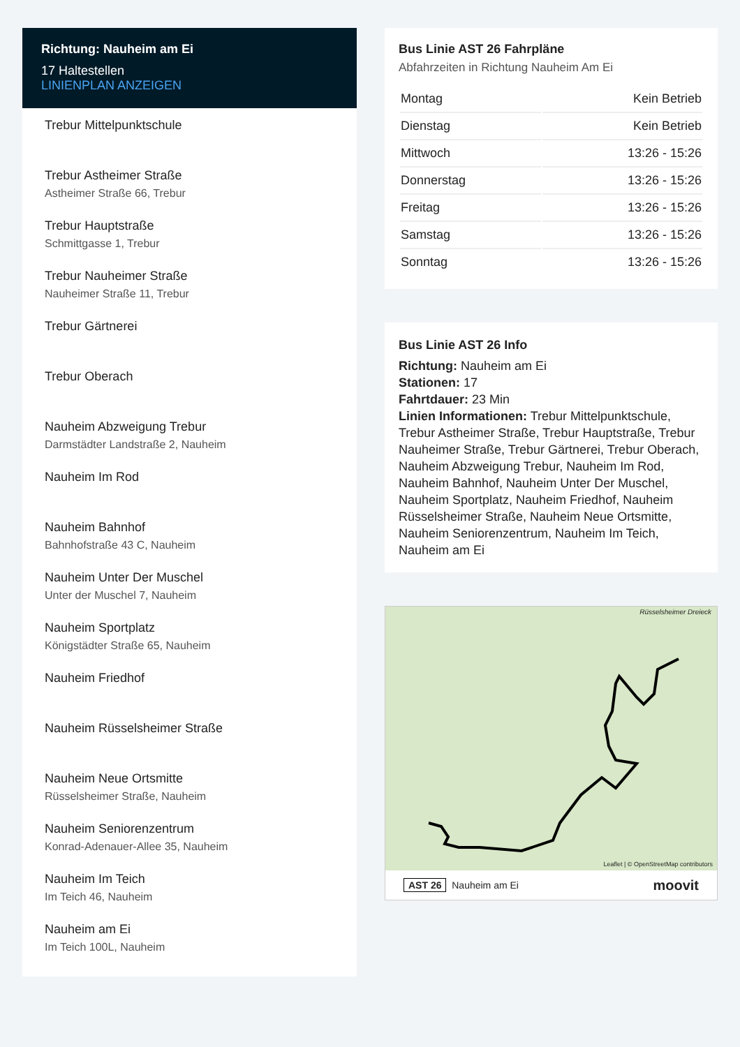Richtung: Nauheim am Ei
17 Haltestellen
LINIENPLAN ANZEIGEN
Trebur Mittelpunktschule
Trebur Astheimer Straße
Astheimer Straße 66, Trebur
Trebur Hauptstraße
Schmittgasse 1, Trebur
Trebur Nauheimer Straße
Nauheimer Straße 11, Trebur
Trebur Gärtnerei
Trebur Oberach
Nauheim Abzweigung Trebur
Darmstädter Landstraße 2, Nauheim
Nauheim Im Rod
Nauheim Bahnhof
Bahnhofstraße 43 C, Nauheim
Nauheim Unter Der Muschel
Unter der Muschel 7, Nauheim
Nauheim Sportplatz
Königstädter Straße 65, Nauheim
Nauheim Friedhof
Nauheim Rüsselsheimer Straße
Nauheim Neue Ortsmitte
Rüsselsheimer Straße, Nauheim
Nauheim Seniorenzentrum
Konrad-Adenauer-Allee 35, Nauheim
Nauheim Im Teich
Im Teich 46, Nauheim
Nauheim am Ei
Im Teich 100L, Nauheim
Bus Linie AST 26 Fahrpläne
Abfahrzeiten in Richtung Nauheim Am Ei
| Montag | Kein Betrieb |
| Dienstag | Kein Betrieb |
| Mittwoch | 13:26 - 15:26 |
| Donnerstag | 13:26 - 15:26 |
| Freitag | 13:26 - 15:26 |
| Samstag | 13:26 - 15:26 |
| Sonntag | 13:26 - 15:26 |
Bus Linie AST 26 Info
Richtung: Nauheim am Ei
Stationen: 17
Fahrtdauer: 23 Min
Linien Informationen: Trebur Mittelpunktschule, Trebur Astheimer Straße, Trebur Hauptstraße, Trebur Nauheimer Straße, Trebur Gärtnerei, Trebur Oberach, Nauheim Abzweigung Trebur, Nauheim Im Rod, Nauheim Bahnhof, Nauheim Unter Der Muschel, Nauheim Sportplatz, Nauheim Friedhof, Nauheim Rüsselsheimer Straße, Nauheim Neue Ortsmitte, Nauheim Seniorenzentrum, Nauheim Im Teich, Nauheim am Ei
Rüsselsheimer Dreieck
Leaflet | © OpenStreetMap contributors
AST 26 Nauheim am Ei moovit